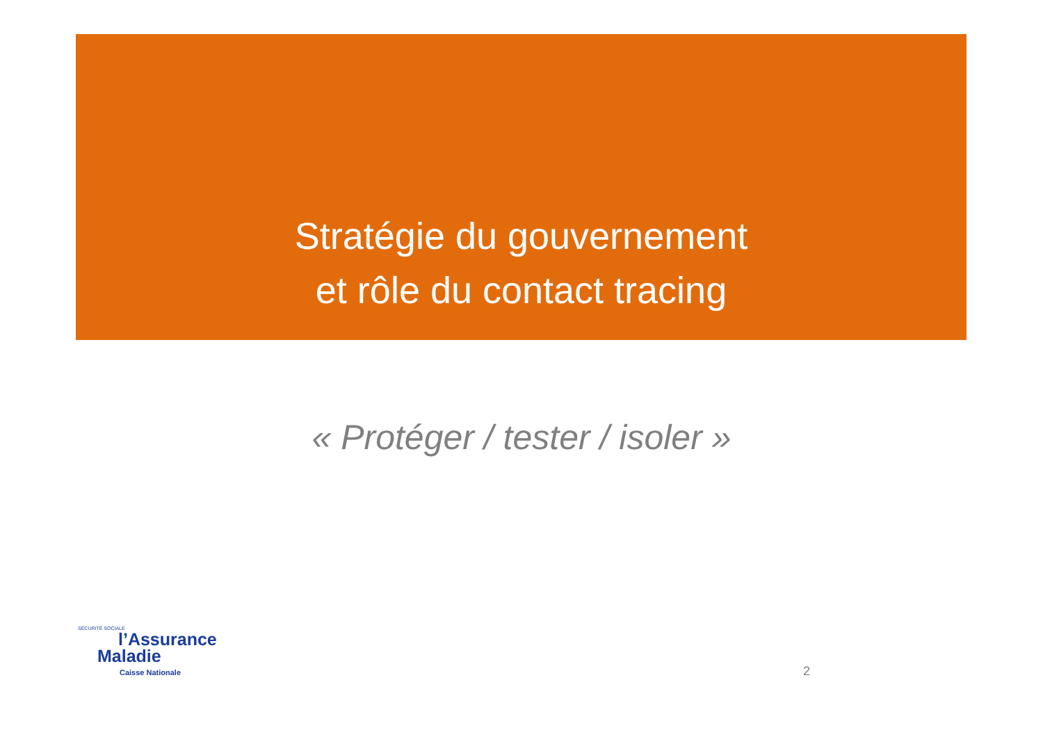Stratégie du gouvernement
et rôle du contact tracing
« Protéger / tester / isoler »
SÉCURITÉ SOCIALE
l’Assurance
Maladie
Caisse Nationale
2